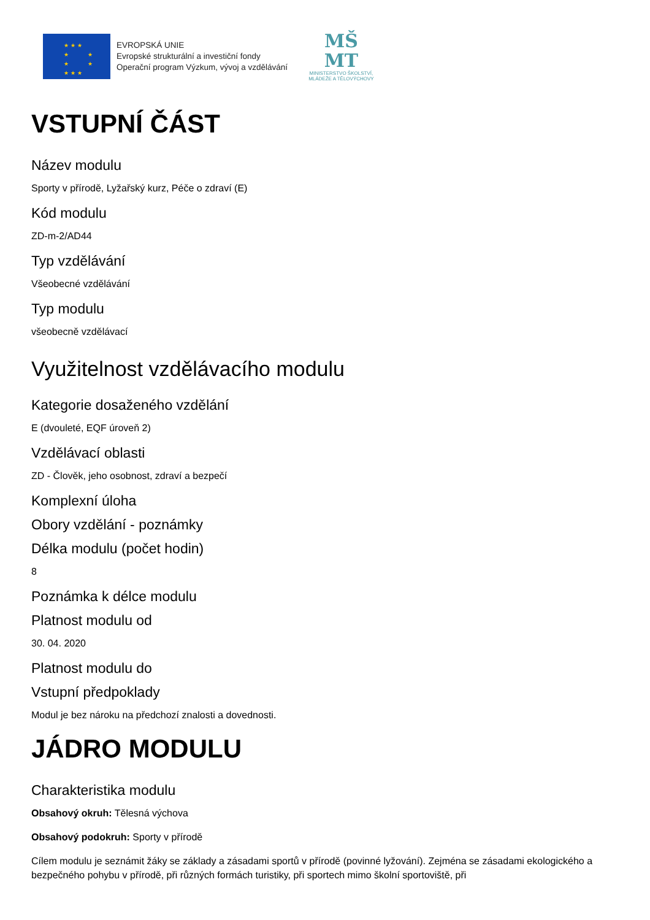★★★
★ ★
★ ★
★★★
EVROPSKÁ UNIE
Evropské strukturální a investiční fondy
Operační program Výzkum, vývoj a vzdělávání
MŠ
MT
MINISTERSTVO ŠKOLSTVÍ,
MLÁDEŽE A TĚLOVÝCHOVY
VSTUPNÍ ČÁST
Název modulu
Sporty v přírodě, Lyžařský kurz, Péče o zdraví (E)
Kód modulu
ZD-m-2/AD44
Typ vzdělávání
Všeobecné vzdělávání
Typ modulu
všeobecně vzdělávací
Využitelnost vzdělávacího modulu
Kategorie dosaženého vzdělání
E (dvouleté, EQF úroveň 2)
Vzdělávací oblasti
ZD - Člověk, jeho osobnost, zdraví a bezpečí
Komplexní úloha
Obory vzdělání - poznámky
Délka modulu (počet hodin)
8
Poznámka k délce modulu
Platnost modulu od
30. 04. 2020
Platnost modulu do
Vstupní předpoklady
Modul je bez nároku na předchozí znalosti a dovednosti.
JÁDRO MODULU
Charakteristika modulu
Obsahový okruh: Tělesná výchova
Obsahový podokruh: Sporty v přírodě
Cílem modulu je seznámit žáky se základy a zásadami sportů v přírodě (povinné lyžování). Zejména se zásadami ekologického a bezpečného pohybu v přírodě, při různých formách turistiky, při sportech mimo školní sportoviště, při